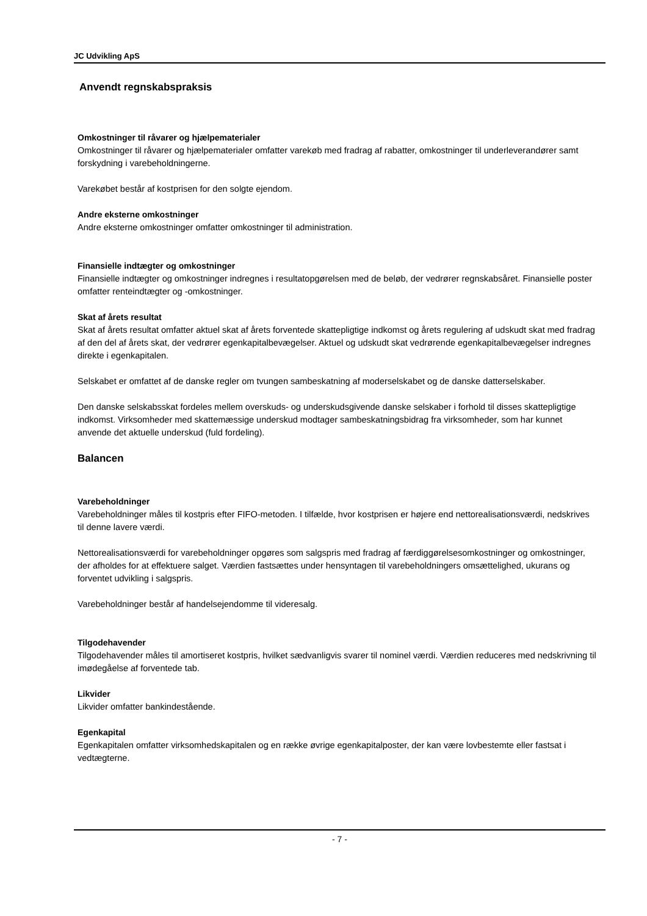JC Udvikling ApS
Anvendt regnskabspraksis
Omkostninger til råvarer og hjælpematerialer
Omkostninger til råvarer og hjælpematerialer omfatter varekøb med fradrag af rabatter, omkostninger til underleverandører samt forskydning i varebeholdningerne.
Varekøbet består af kostprisen for den solgte ejendom.
Andre eksterne omkostninger
Andre eksterne omkostninger omfatter omkostninger til administration.
Finansielle indtægter og omkostninger
Finansielle indtægter og omkostninger indregnes i resultatopgørelsen med de beløb, der vedrører regnskabsåret. Finansielle poster omfatter renteindtægter og -omkostninger.
Skat af årets resultat
Skat af årets resultat omfatter aktuel skat af årets forventede skattepligtige indkomst og årets regulering af udskudt skat med fradrag af den del af årets skat, der vedrører egenkapitalbevægelser. Aktuel og udskudt skat vedrørende egenkapitalbevægelser indregnes direkte i egenkapitalen.
Selskabet er omfattet af de danske regler om tvungen sambeskatning af moderselskabet og de danske datterselskaber.
Den danske selskabsskat fordeles mellem overskuds- og underskudsgivende danske selskaber i forhold til disses skattepligtige indkomst. Virksomheder med skattemæssige underskud modtager sambeskatningsbidrag fra virksomheder, som har kunnet anvende det aktuelle underskud (fuld fordeling).
Balancen
Varebeholdninger
Varebeholdninger måles til kostpris efter FIFO-metoden. I tilfælde, hvor kostprisen er højere end nettorealisationsværdi, nedskrives til denne lavere værdi.
Nettorealisationsværdi for varebeholdninger opgøres som salgspris med fradrag af færdiggørelsesomkostninger og omkostninger, der afholdes for at effektuere salget. Værdien fastsættes under hensyntagen til varebeholdningers omsættelighed, ukurans og forventet udvikling i salgspris.
Varebeholdninger består af handelsejendomme til videresalg.
Tilgodehavender
Tilgodehavender måles til amortiseret kostpris, hvilket sædvanligvis svarer til nominel værdi. Værdien reduceres med nedskrivning til imødegåelse af forventede tab.
Likvider
Likvider omfatter bankindestående.
Egenkapital
Egenkapitalen omfatter virksomhedskapitalen og en række øvrige egenkapitalposter, der kan være lovbestemte eller fastsat i vedtægterne.
- 7 -